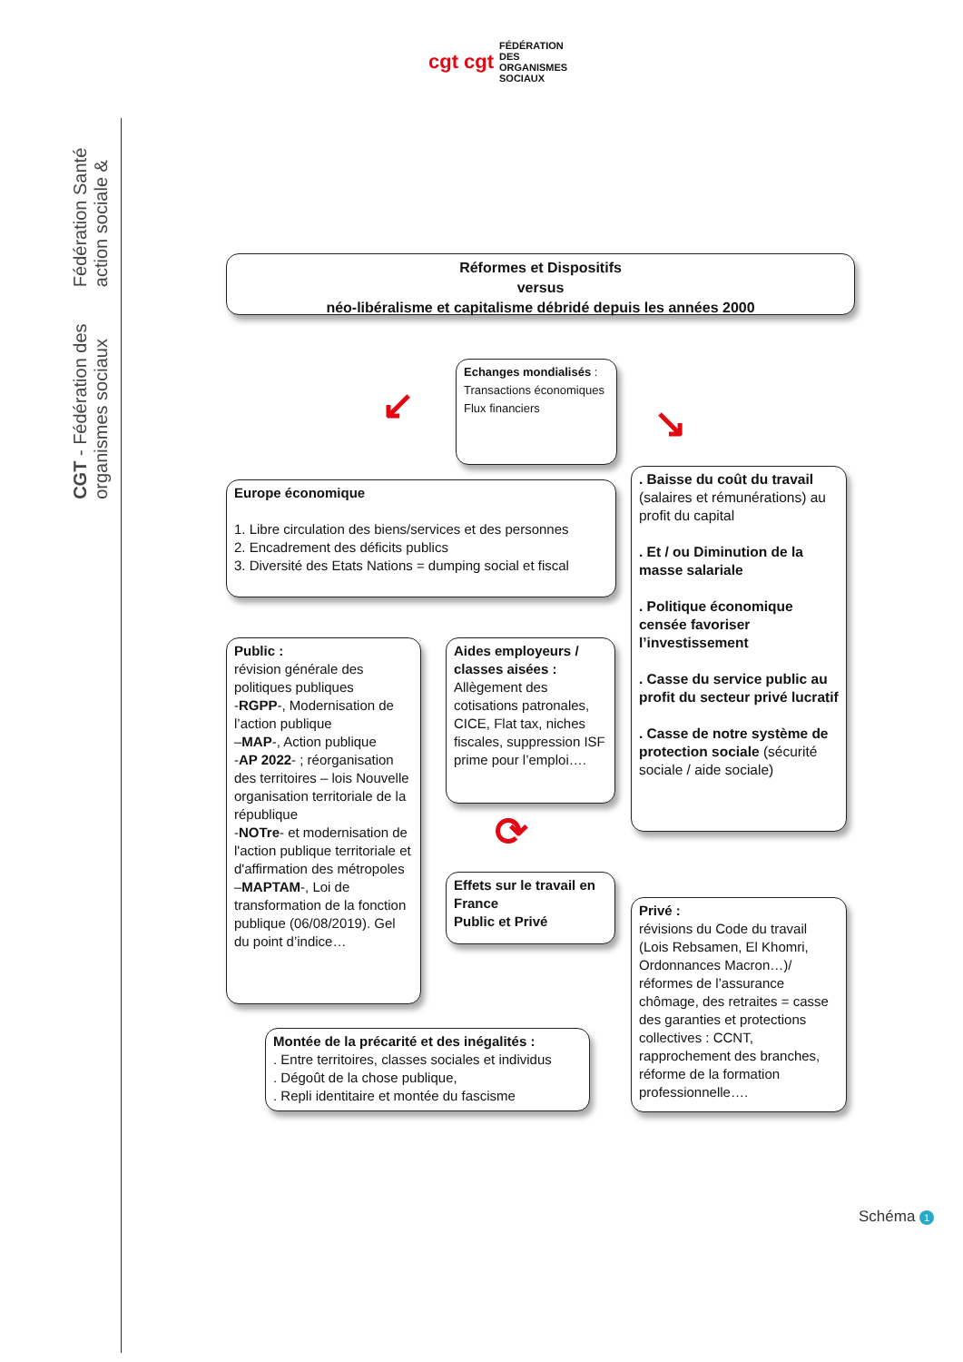cgt cgt FÉDÉRATION
DES
ORGANISMES
SOCIAUX
Fédération Santé action sociale &
CGT - Fédération des organismes sociaux
Réformes et Dispositifs
versus
néo-libéralisme et capitalisme débridé depuis les années 2000
Echanges mondialisés :
Transactions économiques
Flux financiers
↙ ↘
Europe économique
1. Libre circulation des biens/services et des personnes
2. Encadrement des déficits publics
3. Diversité des Etats Nations = dumping social et fiscal
. Baisse du coût du travail (salaires et rémunérations) au profit du capital
. Et / ou Diminution de la masse salariale
. Politique économique censée favoriser l’investissement
. Casse du service public au profit du secteur privé lucratif
. Casse de notre système de protection sociale (sécurité sociale / aide sociale)
Public :
révision générale des politiques publiques
-RGPP-, Modernisation de l’action publique
–MAP-, Action publique
-AP 2022- ; réorganisation des territoires – lois Nouvelle organisation territoriale de la république
-NOTre- et modernisation de l'action publique territoriale et d'affirmation des métropoles
–MAPTAM-, Loi de transformation de la fonction publique (06/08/2019). Gel du point d’indice…
Aides employeurs / classes aisées :
Allègement des cotisations patronales, CICE, Flat tax, niches fiscales, suppression ISF prime pour l’emploi….
⟳
Effets sur le travail en France
Public et Privé
Privé :
révisions du Code du travail (Lois Rebsamen, El Khomri, Ordonnances Macron…)/ réformes de l’assurance chômage, des retraites = casse des garanties et protections collectives : CCNT, rapprochement des branches, réforme de la formation professionnelle….
Montée de la précarité et des inégalités :
. Entre territoires, classes sociales et individus
. Dégoût de la chose publique,
. Repli identitaire et montée du fascisme
Schéma 1